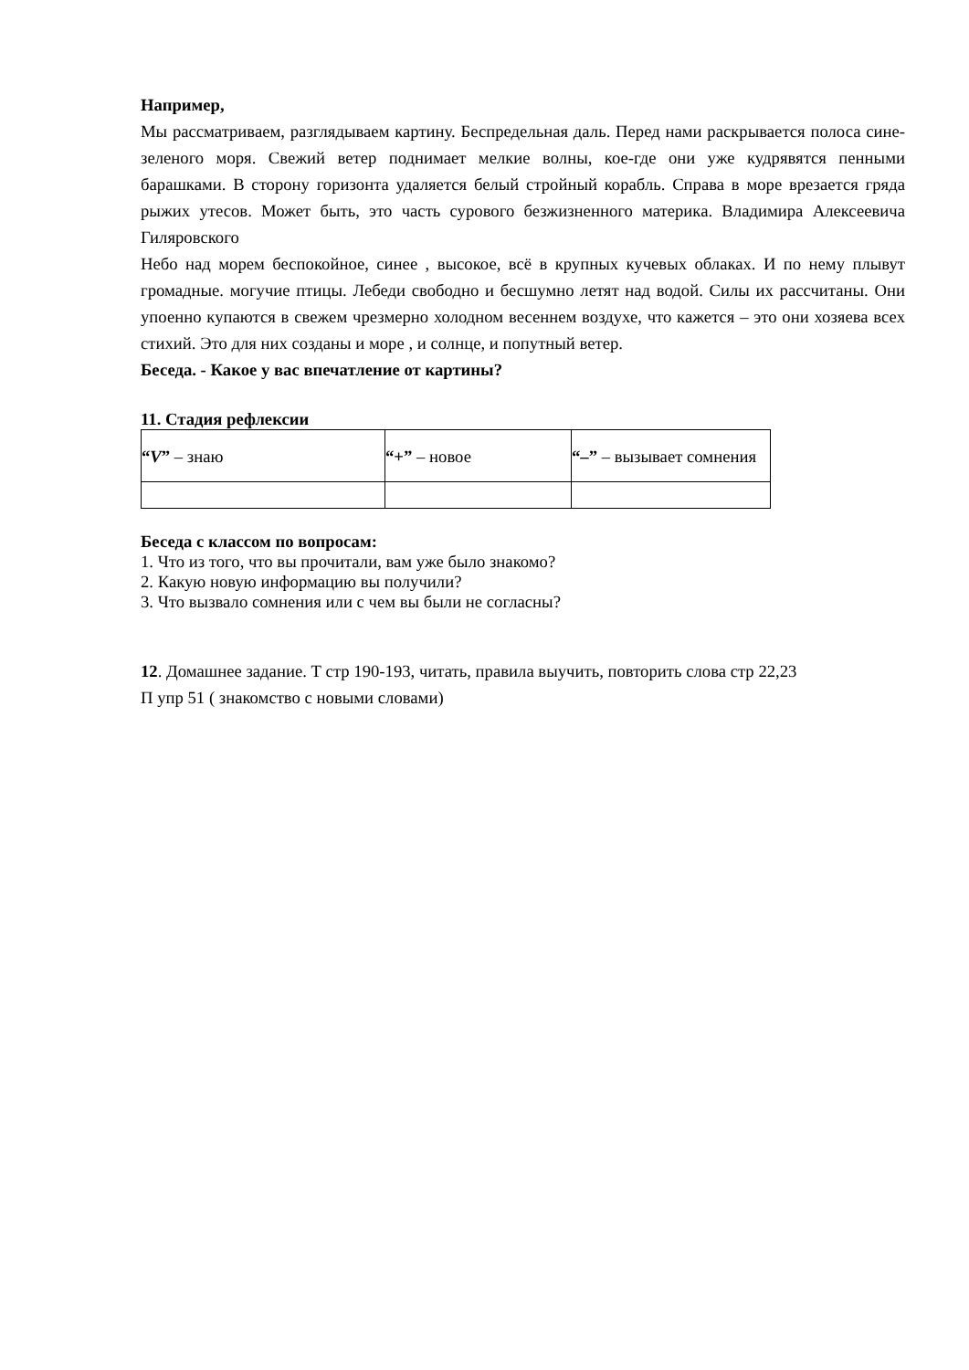Например,
Мы рассматриваем, разглядываем картину. Беспредельная даль. Перед нами раскрывается полоса сине- зеленого моря. Свежий ветер поднимает мелкие волны, кое-где они уже кудрявятся пенными барашками. В сторону горизонта удаляется белый стройный корабль. Справа в море врезается гряда рыжих утесов. Может быть, это часть сурового безжизненного материка. Владимира Алексеевича Гиляровского
Небо над морем беспокойное, синее , высокое, всё в крупных кучевых облаках. И по нему плывут громадные. могучие птицы. Лебеди свободно и бесшумно летят над водой. Силы их рассчитаны. Они упоенно купаются в свежем чрезмерно холодном весеннем воздухе, что кажется – это они хозяева всех стихий. Это для них созданы и море , и солнце, и попутный ветер.
Беседа. - Какое у вас впечатление от картины?
11. Стадия рефлексии
| “ V ” – знаю | “+” – новое | “–” – вызывает сомнения |
Беседа с классом по вопросам:
1. Что из того, что вы прочитали, вам уже было знакомо?
2. Какую новую информацию вы получили?
3. Что вызвало сомнения или с чем вы были не согласны?
12. Домашнее задание. Т стр 190-193, читать, правила выучить, повторить слова стр 22,23
П упр 51 ( знакомство с новыми словами)